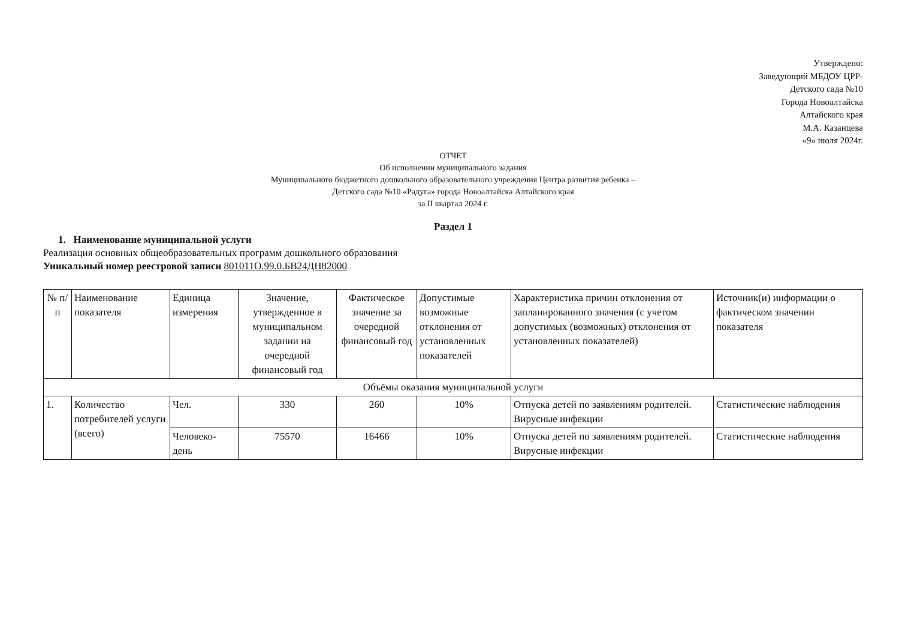Утверждено:
Заведующий МБДОУ ЦРР-
Детского сада №10
Города Новоалтайска
Алтайского края
М.А. Казанцева
«9» июля 2024г.
ОТЧЕТ
Об исполнении муниципального задания
Муниципального бюджетного дошкольного образовательного учреждения Центра развития ребенка –
Детского сада №10 «Радуга» города Новоалтайска Алтайского края
за II квартал 2024 г.
Раздел 1
1. Наименование муниципальной услуги
Реализация основных общеобразовательных программ дошкольного образования
Уникальный номер реестровой записи 801011О.99.0.БВ24ДН82000
| № п/п | Наименование показателя | Единица измерения | Значение, утвержденное в муниципальном задании на очередной финансовый год | Фактическое значение за очередной финансовый год | Допустимые возможные отклонения от установленных показателей | Характеристика причин отклонения от запланированного значения (с учетом допустимых (возможных) отклонения от установленных показателей) | Источник(и) информации о фактическом значении показателя |
| --- | --- | --- | --- | --- | --- | --- | --- |
| Объёмы оказания муниципальной услуги | | | | | | | |
| 1. | Количество потребителей услуги (всего) | Чел. | 330 | 260 | 10% | Отпуска детей по заявлениям родителей. Вирусные инфекции | Статистические наблюдения |
| | | Человеко-день | 75570 | 16466 | 10% | Отпуска детей по заявлениям родителей. Вирусные инфекции | Статистические наблюдения |